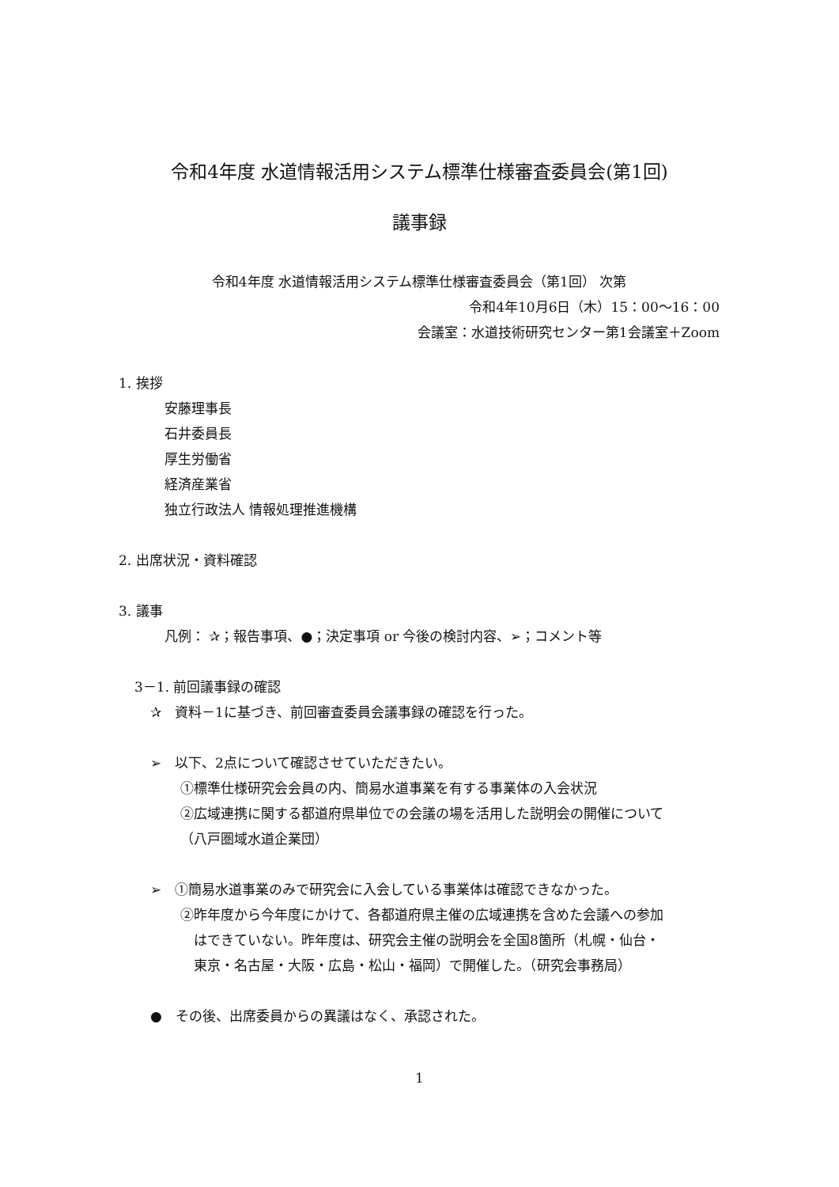令和4年度 水道情報活用システム標準仕様審査委員会(第1回)
議事録
令和4年度 水道情報活用システム標準仕様審査委員会（第1回） 次第
令和4年10月6日（木）15：00～16：00
会議室：水道技術研究センター第1会議室＋Zoom
1. 挨拶
安藤理事長
石井委員長
厚生労働省
経済産業省
独立行政法人 情報処理推進機構
2. 出席状況・資料確認
3. 議事
凡例： ✰；報告事項、●；決定事項 or 今後の検討内容、➢；コメント等
3－1. 前回議事録の確認
✰　資料－1に基づき、前回審査委員会議事録の確認を行った。
➢　以下、2点について確認させていただきたい。
①標準仕様研究会会員の内、簡易水道事業を有する事業体の入会状況
②広域連携に関する都道府県単位での会議の場を活用した説明会の開催について
（八戸圏域水道企業団）
➢　①簡易水道事業のみで研究会に入会している事業体は確認できなかった。
②昨年度から今年度にかけて、各都道府県主催の広域連携を含めた会議への参加
はできていない。昨年度は、研究会主催の説明会を全国8箇所（札幌・仙台・
東京・名古屋・大阪・広島・松山・福岡）で開催した。（研究会事務局）
●　その後、出席委員からの異議はなく、承認された。
1